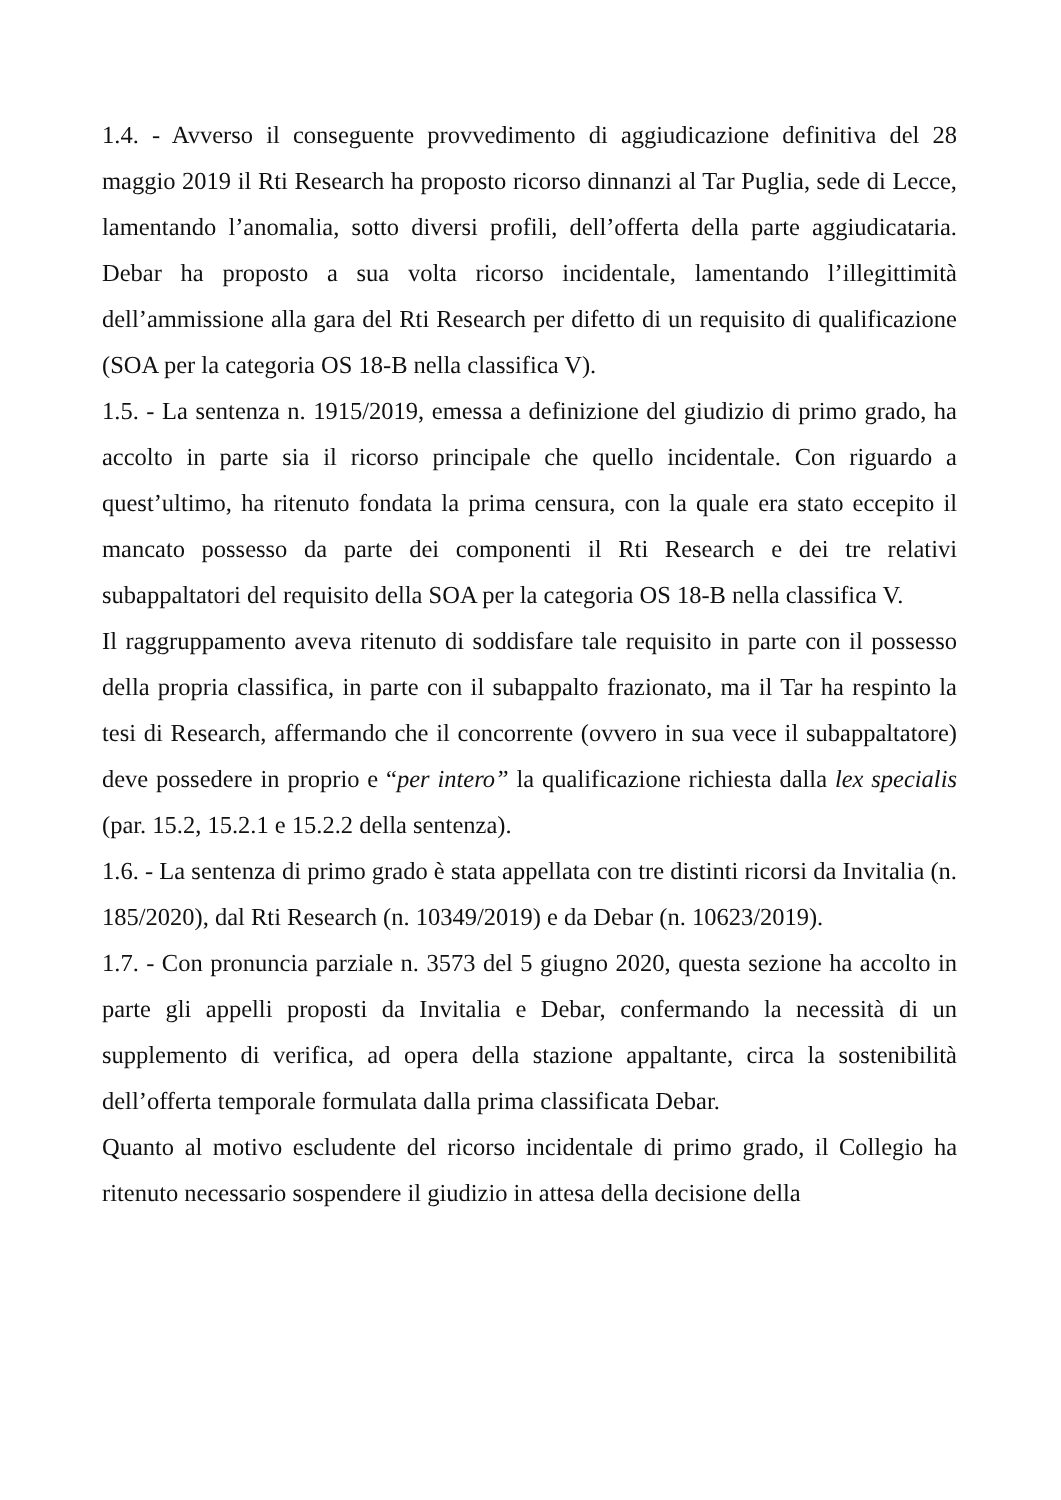1.4. - Avverso il conseguente provvedimento di aggiudicazione definitiva del 28 maggio 2019 il Rti Research ha proposto ricorso dinnanzi al Tar Puglia, sede di Lecce, lamentando l’anomalia, sotto diversi profili, dell’offerta della parte aggiudicataria. Debar ha proposto a sua volta ricorso incidentale, lamentando l’illegittimità dell’ammissione alla gara del Rti Research per difetto di un requisito di qualificazione (SOA per la categoria OS 18-B nella classifica V).
1.5. - La sentenza n. 1915/2019, emessa a definizione del giudizio di primo grado, ha accolto in parte sia il ricorso principale che quello incidentale. Con riguardo a quest’ultimo, ha ritenuto fondata la prima censura, con la quale era stato eccepito il mancato possesso da parte dei componenti il Rti Research e dei tre relativi subappaltatori del requisito della SOA per la categoria OS 18-B nella classifica V.
Il raggruppamento aveva ritenuto di soddisfare tale requisito in parte con il possesso della propria classifica, in parte con il subappalto frazionato, ma il Tar ha respinto la tesi di Research, affermando che il concorrente (ovvero in sua vece il subappaltatore) deve possedere in proprio e “per intero” la qualificazione richiesta dalla lex specialis (par. 15.2, 15.2.1 e 15.2.2 della sentenza).
1.6. - La sentenza di primo grado è stata appellata con tre distinti ricorsi da Invitalia (n. 185/2020), dal Rti Research (n. 10349/2019) e da Debar (n. 10623/2019).
1.7. - Con pronuncia parziale n. 3573 del 5 giugno 2020, questa sezione ha accolto in parte gli appelli proposti da Invitalia e Debar, confermando la necessità di un supplemento di verifica, ad opera della stazione appaltante, circa la sostenibilità dell’offerta temporale formulata dalla prima classificata Debar.
Quanto al motivo escludente del ricorso incidentale di primo grado, il Collegio ha ritenuto necessario sospendere il giudizio in attesa della decisione della